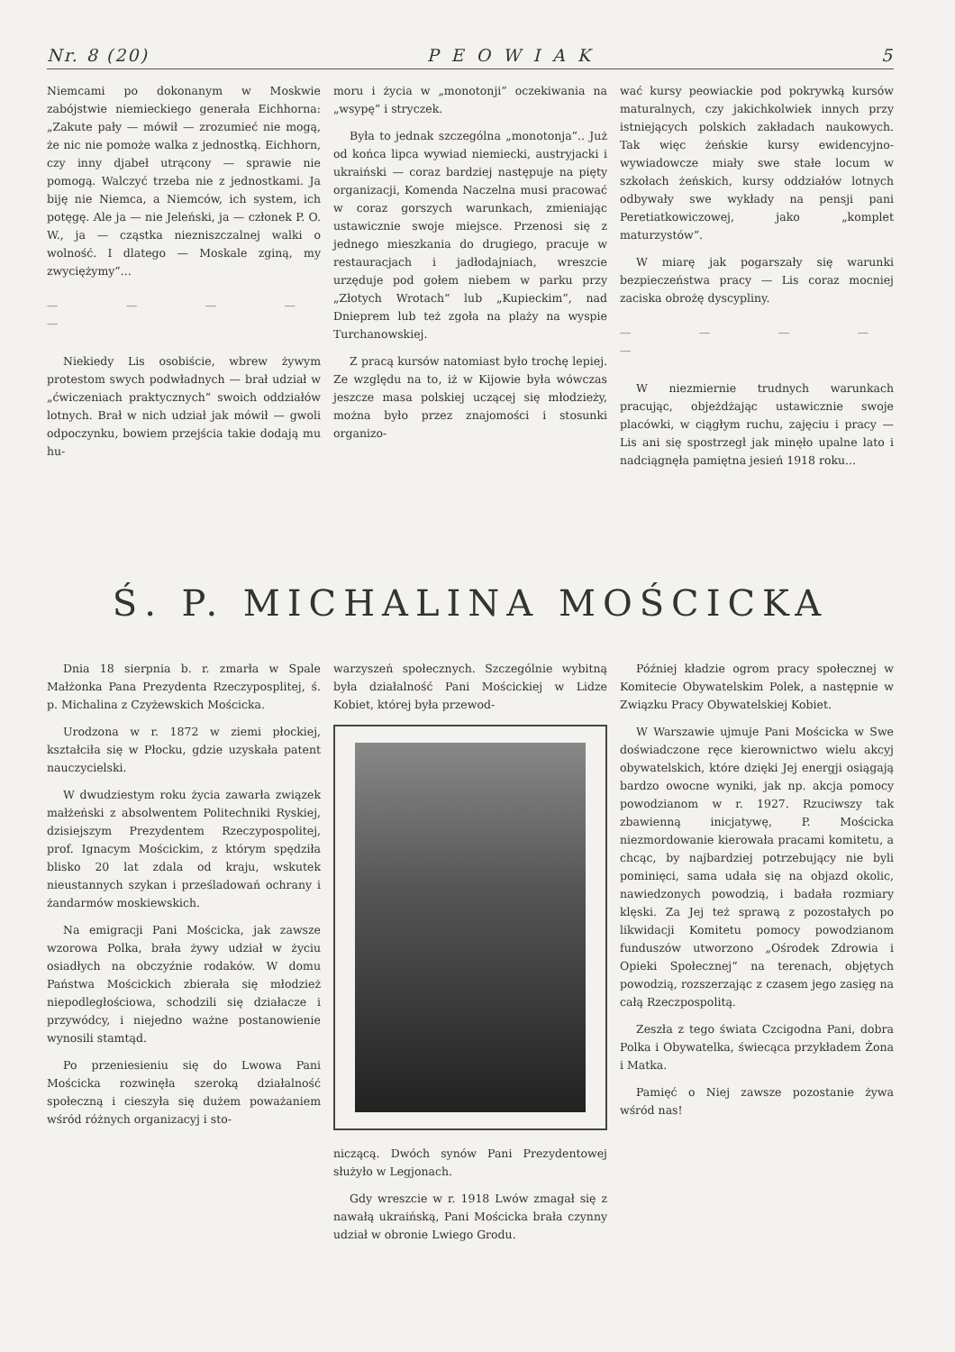Nr. 8 (20) PEOWIAK 5
Niemcami po dokonanym w Moskwie zabójstwie niemieckiego generała Eichhorna: „Zakute pały — mówił — zrozumieć nie mogą, że nic nie pomoże walka z jednostką. Eichhorn, czy inny djabeł utrącony — sprawie nie pomogą. Walczyć trzeba nie z jednostkami. Ja biję nie Niemca, a Niemców, ich system, ich potęgę. Ale ja — nie Jeleński, ja — członek P. O. W., ja — cząstka niezniszczalnej walki o wolność. I dlatego — Moskale zginą, my zwyciężymy“...
— — — — —
Niekiedy Lis osobiście, wbrew żywym protestom swych podwładnych — brał udział w „ćwiczeniach praktycznych“ swoich oddziałów lotnych. Brał w nich udział jak mówił — gwoli odpoczynku, bowiem przejścia takie dodają mu hu-
moru i życia w „monotonji“ oczekiwania na „wsypę“ i stryczek.
Była to jednak szczególna „monotonja“.. Już od końca lipca wywiad niemiecki, austryjacki i ukraiński — coraz bardziej następuje na pięty organizacji, Komenda Naczelna musi pracować w coraz gorszych warunkach, zmieniając ustawicznie swoje miejsce. Przenosi się z jednego mieszkania do drugiego, pracuje w restauracjach i jadłodajniach, wreszcie urzęduje pod gołem niebem w parku przy „Złotych Wrotach“ lub „Kupieckim“, nad Dnieprem lub też zgoła na plaży na wyspie Turchanowskiej.
Z pracą kursów natomiast było trochę lepiej. Ze względu na to, iż w Kijowie była wówczas jeszcze masa polskiej uczącej się młodzieży, można było przez znajomości i stosunki organizo-
wać kursy peowiackie pod pokrywką kursów maturalnych, czy jakichkolwiek innych przy istniejących polskich zakładach naukowych. Tak więc żeńskie kursy ewidencyjno-wywiadowcze miały swe stałe locum w szkołach żeńskich, kursy oddziałów lotnych odbywały swe wykłady na pensji pani Peretiatkowiczowej, jako „komplet maturzystów“.
W miarę jak pogarszały się warunki bezpieczeństwa pracy — Lis coraz mocniej zaciska obrożę dyscypliny.
— — — — —
W niezmiernie trudnych warunkach pracując, objeżdżając ustawicznie swoje placówki, w ciągłym ruchu, zajęciu i pracy — Lis ani się spostrzegł jak minęło upalne lato i nadciągnęła pamiętna jesień 1918 roku...
Ś. P. MICHALINA MOŚCICKA
Dnia 18 sierpnia b. r. zmarła w Spale Małżonka Pana Prezydenta Rzeczyposplitej, ś. p. Michalina z Czyżewskich Mościcka.
Urodzona w r. 1872 w ziemi płockiej, kształciła się w Płocku, gdzie uzyskała patent nauczycielski.
W dwudziestym roku życia zawarła związek małżeński z absolwentem Politechniki Ryskiej, dzisiejszym Prezydentem Rzeczypospolitej, prof. Ignacym Mościckim, z którym spędziła blisko 20 lat zdala od kraju, wskutek nieustannych szykan i prześladowań ochrany i żandarmów moskiewskich.
Na emigracji Pani Mościcka, jak zawsze wzorowa Polka, brała żywy udział w życiu osiadłych na obczyźnie rodaków. W domu Państwa Mościckich zbierała się młodzież niepodległościowa, schodzili się działacze i przywódcy, i niejedno ważne postanowienie wynosili stamtąd.
Po przeniesieniu się do Lwowa Pani Mościcka rozwinęła szeroką działalność społeczną i cieszyła się dużem poważaniem wśród różnych organizacyj i sto-
warzyszeń społecznych. Szczególnie wybitną była działalność Pani Mościckiej w Lidze Kobiet, której była przewod-
niczącą. Dwóch synów Pani Prezydentowej służyło w Legjonach.
Gdy wreszcie w r. 1918 Lwów zmagał się z nawałą ukraińską, Pani Mościcka brała czynny udział w obronie Lwiego Grodu.
Później kładzie ogrom pracy społecznej w Komitecie Obywatelskim Polek, a następnie w Związku Pracy Obywatelskiej Kobiet.
W Warszawie ujmuje Pani Mościcka w Swe doświadczone ręce kierownictwo wielu akcyj obywatelskich, które dzięki Jej energji osiągają bardzo owocne wyniki, jak np. akcja pomocy powodzianom w r. 1927. Rzuciwszy tak zbawienną inicjatywę, P. Mościcka niezmordowanie kierowała pracami komitetu, a chcąc, by najbardziej potrzebujący nie byli pominięci, sama udała się na objazd okolic, nawiedzonych powodzią, i badała rozmiary klęski. Za Jej też sprawą z pozostałych po likwidacji Komitetu pomocy powodzianom funduszów utworzono „Ośrodek Zdrowia i Opieki Społecznej“ na terenach, objętych powodzią, rozszerzając z czasem jego zasięg na całą Rzeczpospolitą.
Zeszła z tego świata Czcigodna Pani, dobra Polka i Obywatelka, świecąca przykładem Żona i Matka.
Pamięć o Niej zawsze pozostanie żywa wśród nas!